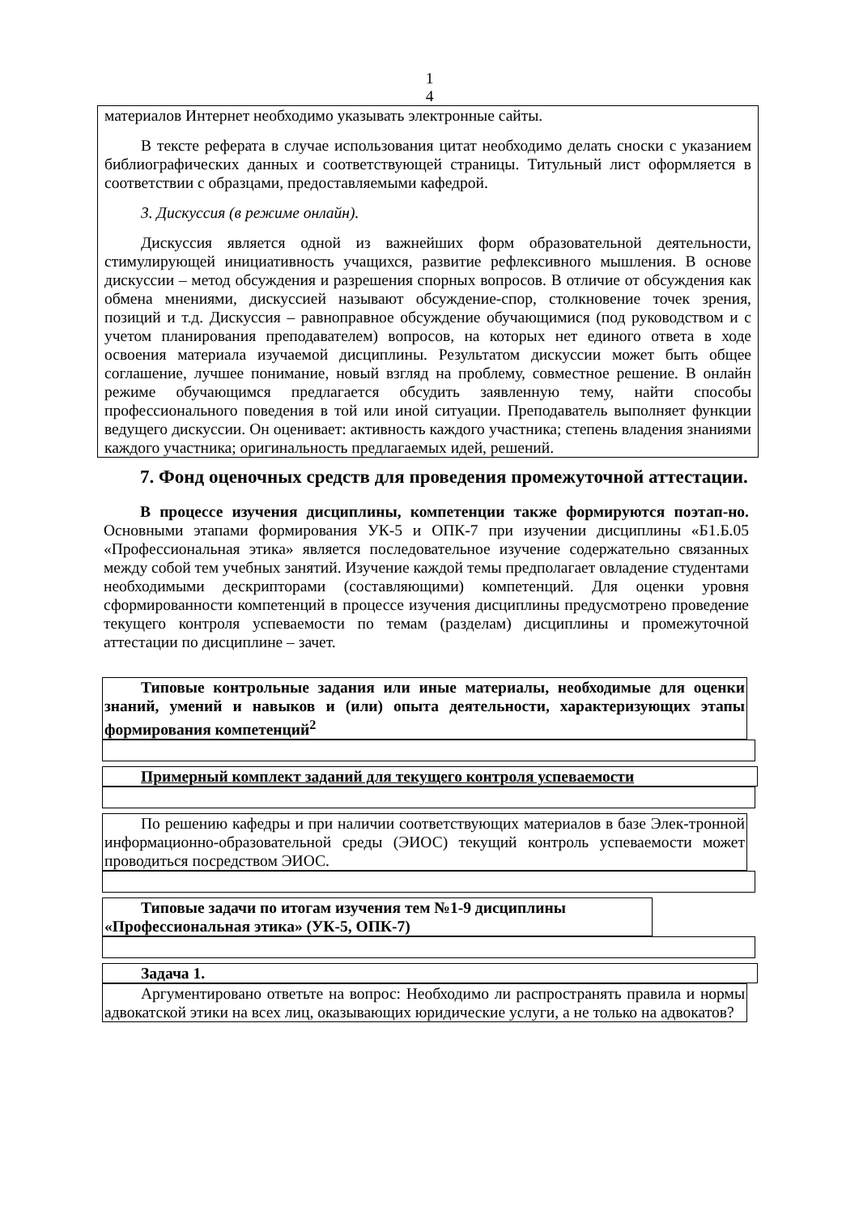1
4
материалов Интернет необходимо указывать электронные сайты.
В тексте реферата в случае использования цитат необходимо делать сноски с указанием библиографических данных и соответствующей страницы. Титульный лист оформляется в соответствии с образцами, предоставляемыми кафедрой.
3. Дискуссия (в режиме онлайн).
Дискуссия является одной из важнейших форм образовательной деятельности, стимулирующей инициативность учащихся, развитие рефлексивного мышления. В основе дискуссии – метод обсуждения и разрешения спорных вопросов. В отличие от обсуждения как обмена мнениями, дискуссией называют обсуждение-спор, столкновение точек зрения, позиций и т.д. Дискуссия – равноправное обсуждение обучающимися (под руководством и с учетом планирования преподавателем) вопросов, на которых нет единого ответа в ходе освоения материала изучаемой дисциплины. Результатом дискуссии может быть общее соглашение, лучшее понимание, новый взгляд на проблему, совместное решение. В онлайн режиме обучающимся предлагается обсудить заявленную тему, найти способы профессионального поведения в той или иной ситуации. Преподаватель выполняет функции ведущего дискуссии. Он оценивает: активность каждого участника; степень владения знаниями каждого участника; оригинальность предлагаемых идей, решений.
7. Фонд оценочных средств для проведения промежуточной аттестации.
В процессе изучения дисциплины, компетенции также формируются поэтап-но. Основными этапами формирования УК-5 и ОПК-7 при изучении дисциплины «Б1.Б.05 «Профессиональная этика» является последовательное изучение содержательно связанных между собой тем учебных занятий. Изучение каждой темы предполагает овладение студентами необходимыми дескрипторами (составляющими) компетенций. Для оценки уровня сформированности компетенций в процессе изучения дисциплины предусмотрено проведение текущего контроля успеваемости по темам (разделам) дисциплины и промежуточной аттестации по дисциплине – зачет.
Типовые контрольные задания или иные материалы, необходимые для оценки знаний, умений и навыков и (или) опыта деятельности, характеризующих этапы формирования компетенций<sup>2</sup>
Примерный комплект заданий для текущего контроля успеваемости
По решению кафедры и при наличии соответствующих материалов в базе Элек-тронной информационно-образовательной среды (ЭИОС) текущий контроль успеваемости может проводиться посредством ЭИОС.
Типовые задачи по итогам изучения тем №1-9 дисциплины «Профессиональная этика» (УК-5, ОПК-7)
Задача 1.
Аргументировано ответьте на вопрос: Необходимо ли распространять правила и нормы адвокатской этики на всех лиц, оказывающих юридические услуги, а не только на адвокатов?